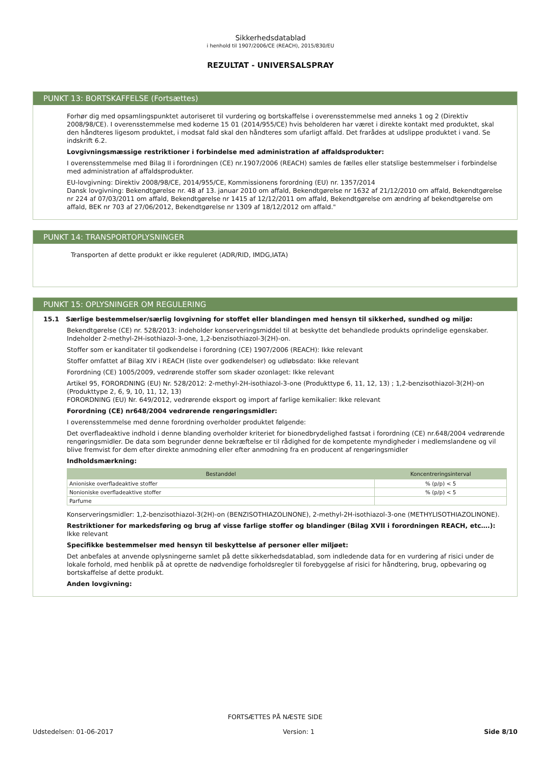Sikkerhedsdatablad
i henhold til 1907/2006/CE (REACH), 2015/830/EU
REZULTAT - UNIVERSALSPRAY
PUNKT 13: BORTSKAFFELSE (Fortsættes)
Forhør dig med opsamlingspunktet autoriseret til vurdering og bortskaffelse i overensstemmelse med anneks 1 og 2 (Direktiv 2008/98/CE). I overensstemmelse med koderne 15 01 (2014/955/CE) hvis beholderen har været i direkte kontakt med produktet, skal den håndteres ligesom produktet, i modsat fald skal den håndteres som ufarligt affald. Det frarådes at udslippe produktet i vand. Se indskrift 6.2.
Lovgivningsmæssige restriktioner i forbindelse med administration af affaldsprodukter:
I overensstemmelse med Bilag II i forordningen (CE) nr.1907/2006 (REACH) samles de fælles eller statslige bestemmelser i forbindelse med administration af affaldsprodukter.
EU-lovgivning: Direktiv 2008/98/CE, 2014/955/CE, Kommissionens forordning (EU) nr. 1357/2014
Dansk lovgivning: Bekendtgørelse nr. 48 af 13. januar 2010 om affald, Bekendtgørelse nr 1632 af 21/12/2010 om affald, Bekendtgørelse nr 224 af 07/03/2011 om affald, Bekendtgørelse nr 1415 af 12/12/2011 om affald, Bekendtgørelse om ændring af bekendtgørelse om affald, BEK nr 703 af 27/06/2012, Bekendtgørelse nr 1309 af 18/12/2012 om affald."
PUNKT 14: TRANSPORTOPLYSNINGER
Transporten af dette produkt er ikke reguleret (ADR/RID, IMDG,IATA)
PUNKT 15: OPLYSNINGER OM REGULERING
15.1 Særlige bestemmelser/særlig lovgivning for stoffet eller blandingen med hensyn til sikkerhed, sundhed og miljø:
Bekendtgørelse (CE) nr. 528/2013: indeholder konserveringsmiddel til at beskytte det behandlede produkts oprindelige egenskaber. Indeholder 2-methyl-2H-isothiazol-3-one, 1,2-benzisothiazol-3(2H)-on.
Stoffer som er kanditater til godkendelse i forordning (CE) 1907/2006 (REACH): Ikke relevant
Stoffer omfattet af Bilag XIV i REACH (liste over godkendelser) og udløbsdato: Ikke relevant
Forordning (CE) 1005/2009, vedrørende stoffer som skader ozonlaget: Ikke relevant
Artikel 95, FORORDNING (EU) Nr. 528/2012: 2-methyl-2H-isothiazol-3-one (Produkttype 6, 11, 12, 13) ; 1,2-benzisothiazol-3(2H)-on (Produkttype 2, 6, 9, 10, 11, 12, 13)
FORORDNING (EU) Nr. 649/2012, vedrørende eksport og import af farlige kemikalier: Ikke relevant
Forordning (CE) nr648/2004 vedrørende rengøringsmidler:
I overensstemmelse med denne forordning overholder produktet følgende:
Det overfladeaktive indhold i denne blanding overholder kriteriet for bionedbrydelighed fastsat i forordning (CE) nr.648/2004 vedrørende rengøringsmidler. De data som begrunder denne bekræftelse er til rådighed for de kompetente myndigheder i medlemslandene og vil blive fremvist for dem efter direkte anmodning eller efter anmodning fra en producent af rengøringsmidler
Indholdsmærkning:
| Bestanddel | Koncentreringsinterval |
| --- | --- |
| Anioniske overfladeaktive stoffer | % (p/p) < 5 |
| Nonioniske overfladeaktive stoffer | % (p/p) < 5 |
| Parfume | |
Konserveringsmidler: 1,2-benzisothiazol-3(2H)-on (BENZISOTHIAZOLINONE), 2-methyl-2H-isothiazol-3-one (METHYLISOTHIAZOLINONE).
Restriktioner for markedsføring og brug af visse farlige stoffer og blandinger (Bilag XVII i forordningen REACH, etc….):
Ikke relevant
Specifikke bestemmelser med hensyn til beskyttelse af personer eller miljøet:
Det anbefales at anvende oplysningerne samlet på dette sikkerhedsdatablad, som indledende data for en vurdering af risici under de lokale forhold, med henblik på at oprette de nødvendige forholdsregler til forebyggelse af risici for håndtering, brug, opbevaring og bortskaffelse af dette produkt.
Anden lovgivning:
FORTSÆTTES PÅ NÆSTE SIDE
Udstedelsen: 01-06-2017 Version: 1 Side 8/10